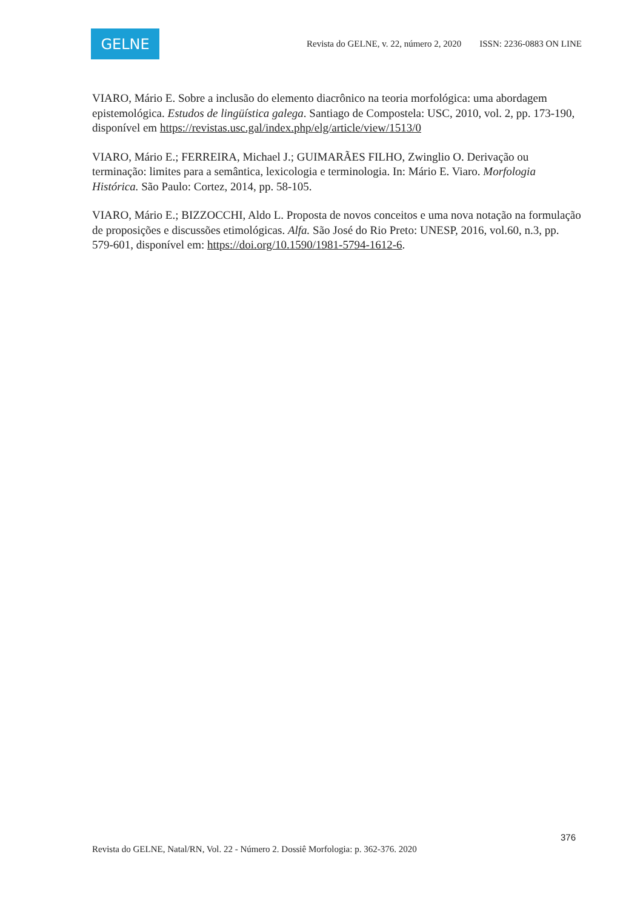GELNE
Revista do GELNE, v. 22, número 2, 2020 ISSN: 2236-0883 ON LINE
VIARO, Mário E. Sobre a inclusão do elemento diacrônico na teoria morfológica: uma abordagem epistemológica. Estudos de lingüística galega. Santiago de Compostela: USC, 2010, vol. 2, pp. 173-190, disponível em https://revistas.usc.gal/index.php/elg/article/view/1513/0
VIARO, Mário E.; FERREIRA, Michael J.; GUIMARÃES FILHO, Zwinglio O. Derivação ou terminação: limites para a semântica, lexicologia e terminologia. In: Mário E. Viaro. Morfologia Histórica. São Paulo: Cortez, 2014, pp. 58-105.
VIARO, Mário E.; BIZZOCCHI, Aldo L. Proposta de novos conceitos e uma nova notação na formulação de proposições e discussões etimológicas. Alfa. São José do Rio Preto: UNESP, 2016, vol.60, n.3, pp. 579-601, disponível em: https://doi.org/10.1590/1981-5794-1612-6.
376
Revista do GELNE, Natal/RN, Vol. 22 - Número 2. Dossiê Morfologia: p. 362-376. 2020